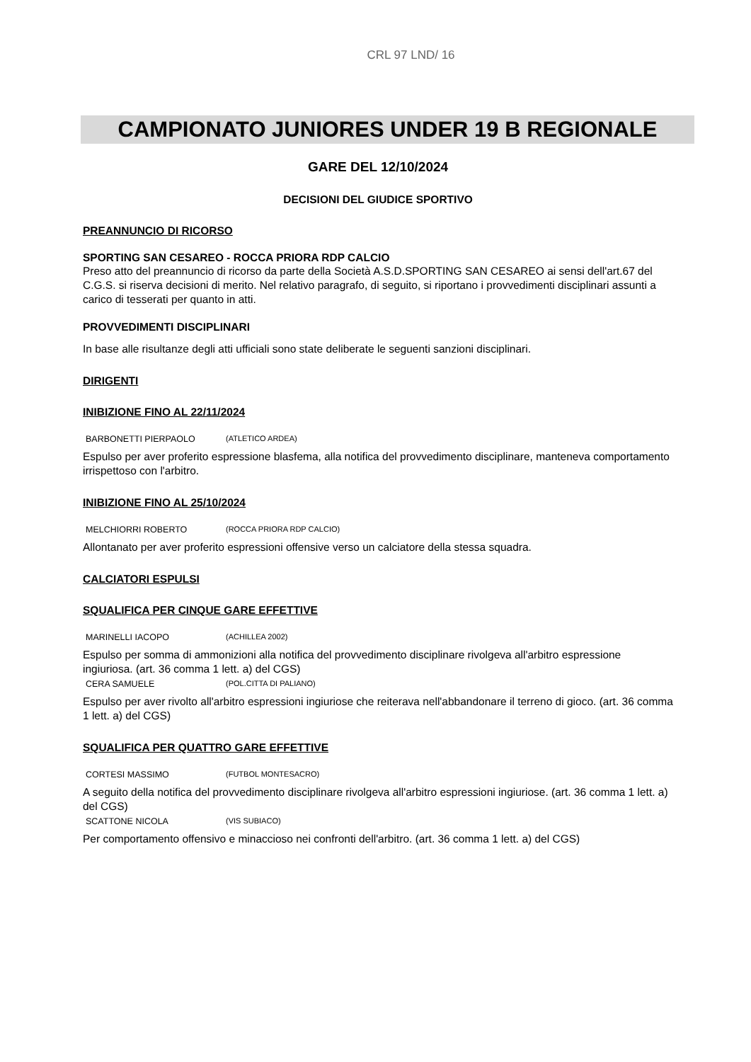CRL 97 LND/ 16
CAMPIONATO JUNIORES UNDER 19 B REGIONALE
GARE DEL 12/10/2024
DECISIONI DEL GIUDICE SPORTIVO
PREANNUNCIO DI RICORSO
SPORTING SAN CESAREO - ROCCA PRIORA RDP CALCIO
Preso atto del preannuncio di ricorso da parte della Società A.S.D.SPORTING SAN CESAREO ai sensi dell'art.67 del C.G.S. si riserva decisioni di merito. Nel relativo paragrafo, di seguito, si riportano i provvedimenti disciplinari assunti a carico di tesserati per quanto in atti.
PROVVEDIMENTI DISCIPLINARI
In base alle risultanze degli atti ufficiali sono state deliberate le seguenti sanzioni disciplinari.
DIRIGENTI
INIBIZIONE FINO AL 22/11/2024
BARBONETTI PIERPAOLO (ATLETICO ARDEA)
Espulso per aver proferito espressione blasfema, alla notifica del provvedimento disciplinare, manteneva comportamento irrispettoso con l'arbitro.
INIBIZIONE FINO AL 25/10/2024
MELCHIORRI ROBERTO (ROCCA PRIORA RDP CALCIO)
Allontanato per aver proferito espressioni offensive verso un calciatore della stessa squadra.
CALCIATORI ESPULSI
SQUALIFICA PER CINQUE GARE EFFETTIVE
MARINELLI IACOPO (ACHILLEA 2002)
Espulso per somma di ammonizioni alla notifica del provvedimento disciplinare rivolgeva all'arbitro espressione ingiuriosa. (art. 36 comma 1 lett. a) del CGS)
CERA SAMUELE (POL.CITTA DI PALIANO)
Espulso per aver rivolto all'arbitro espressioni ingiuriose che reiterava nell'abbandonare il terreno di gioco. (art. 36 comma 1 lett. a) del CGS)
SQUALIFICA PER QUATTRO GARE EFFETTIVE
CORTESI MASSIMO (FUTBOL MONTESACRO)
A seguito della notifica del provvedimento disciplinare rivolgeva all'arbitro espressioni ingiuriose. (art. 36 comma 1 lett. a) del CGS)
SCATTONE NICOLA (VIS SUBIACO)
Per comportamento offensivo e minaccioso nei confronti dell'arbitro. (art. 36 comma 1 lett. a) del CGS)